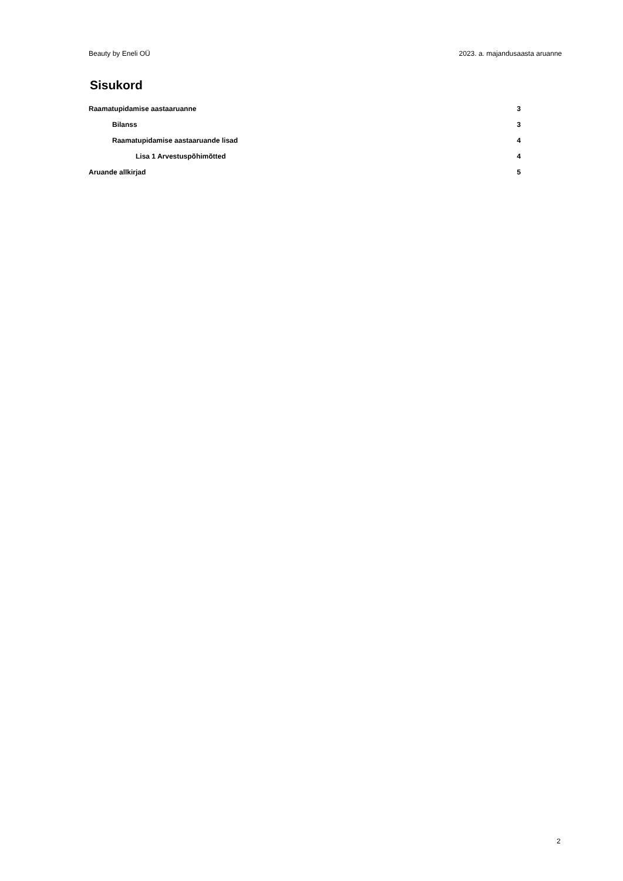Beauty by Eneli OÜ 2023. a. majandusaasta aruanne
Sisukord
Raamatupidamise aastaaruanne 3
Bilanss 3
Raamatupidamise aastaaruande lisad 4
Lisa 1 Arvestuspõhimõtted 4
Aruande allkirjad 5
2